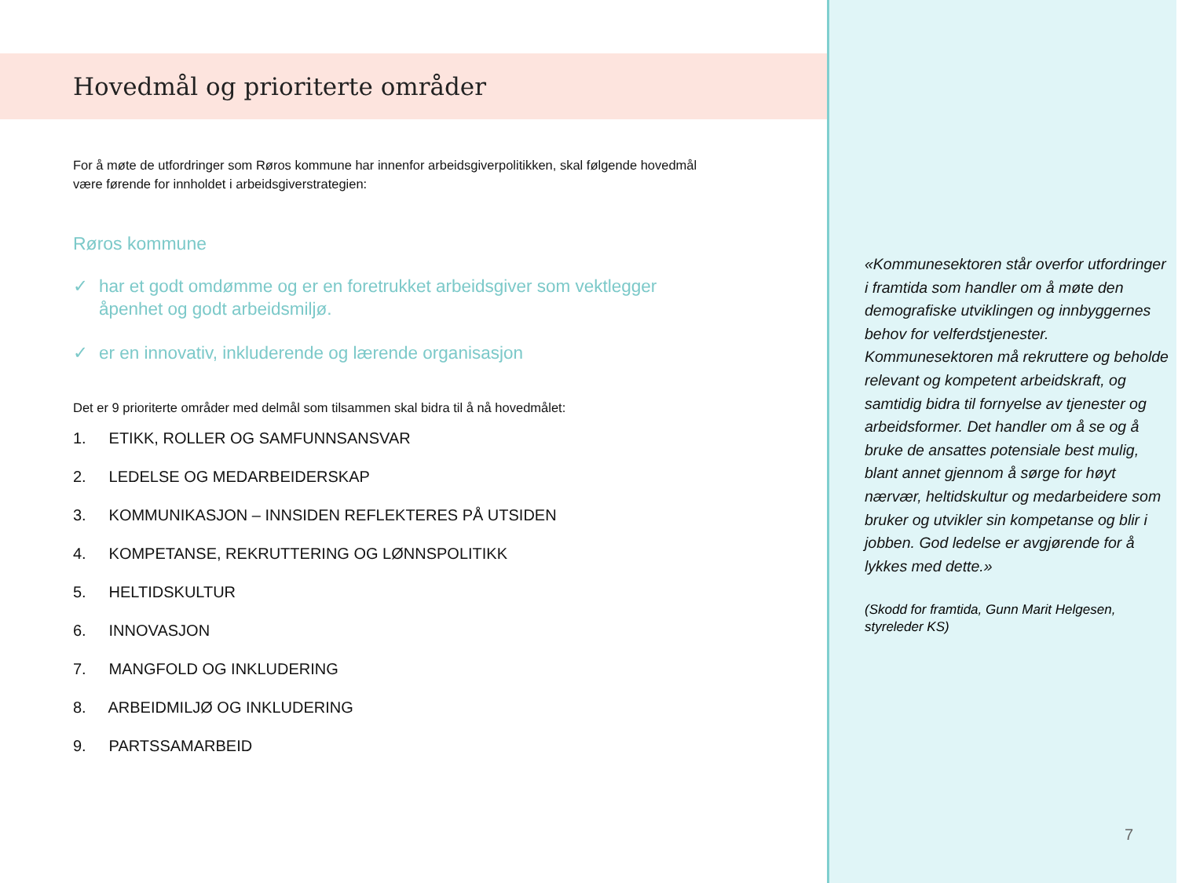Hovedmål og prioriterte områder
For å møte de utfordringer som Røros kommune har innenfor arbeidsgiverpolitikken, skal følgende hovedmål være førende for innholdet i arbeidsgiverstrategien:
Røros kommune
✓ har et godt omdømme og er en foretrukket arbeidsgiver som vektlegger åpenhet og godt arbeidsmiljø.
✓ er en innovativ, inkluderende og lærende organisasjon
Det er 9 prioriterte områder med delmål som tilsammen skal bidra til å nå hovedmålet:
1. ETIKK, ROLLER OG SAMFUNNSANSVAR
2. LEDELSE OG MEDARBEIDERSKAP
3. KOMMUNIKASJON – INNSIDEN REFLEKTERES PÅ UTSIDEN
4. KOMPETANSE, REKRUTTERING OG LØNNSPOLITIKK
5. HELTIDSKULTUR
6. INNOVASJON
7. MANGFOLD OG INKLUDERING
8. ARBEIDMILJØ OG INKLUDERING
9. PARTSSAMARBEID
«Kommunesektoren står overfor utfordringer i framtida som handler om å møte den demografiske utviklingen og innbyggernes behov for velferdstjenester. Kommunesektoren må rekruttere og beholde relevant og kompetent arbeidskraft, og samtidig bidra til fornyelse av tjenester og arbeidsformer. Det handler om å se og å bruke de ansattes potensiale best mulig, blant annet gjennom å sørge for høyt nærvær, heltidskultur og medarbeidere som bruker og utvikler sin kompetanse og blir i jobben. God ledelse er avgjørende for å lykkes med dette.»
(Skodd for framtida, Gunn Marit Helgesen, styreleder KS)
7